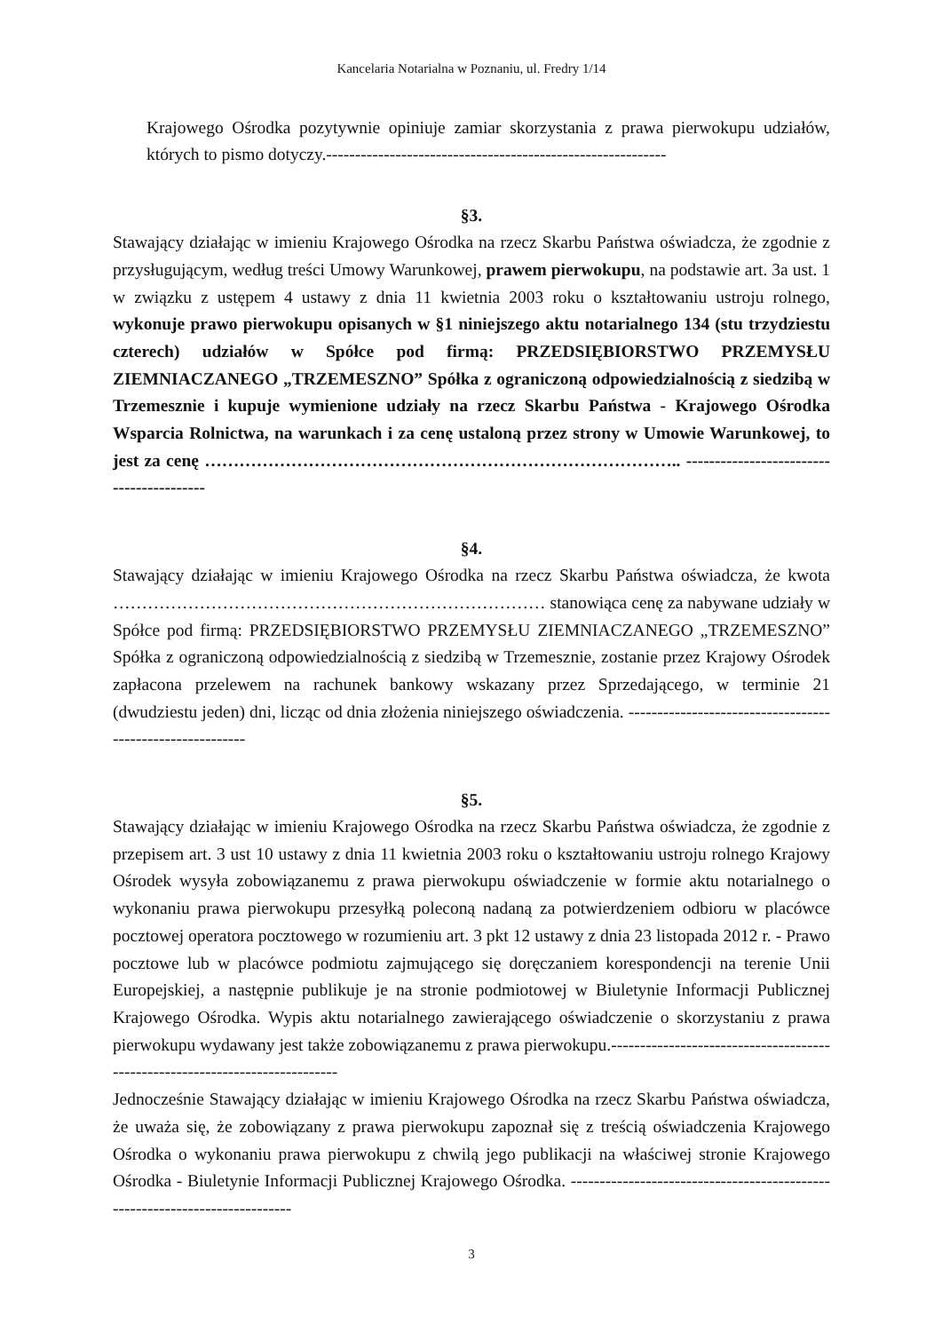Kancelaria Notarialna w Poznaniu, ul. Fredry 1/14
Krajowego Ośrodka pozytywnie opiniuje zamiar skorzystania z prawa pierwokupu udziałów, których to pismo dotyczy.-----------------------------------------------------------
§3.
Stawający działając w imieniu Krajowego Ośrodka na rzecz Skarbu Państwa oświadcza, że zgodnie z przysługującym, według treści Umowy Warunkowej, prawem pierwokupu, na podstawie art. 3a ust. 1 w związku z ustępem 4 ustawy z dnia 11 kwietnia 2003 roku o kształtowaniu ustroju rolnego, wykonuje prawo pierwokupu opisanych w §1 niniejszego aktu notarialnego 134 (stu trzydziestu czterech) udziałów w Spółce pod firmą: PRZEDSIĘBIORSTWO PRZEMYSŁU ZIEMNIACZANEGO „TRZEMESZNO” Spółka z ograniczoną odpowiedzialnością z siedzibą w Trzemesznie i kupuje wymienione udziały na rzecz Skarbu Państwa - Krajowego Ośrodka Wsparcia Rolnictwa, na warunkach i za cenę ustaloną przez strony w Umowie Warunkowej, to jest za cenę ……………………………………………………………………….. -----------------------------------------
§4.
Stawający działając w imieniu Krajowego Ośrodka na rzecz Skarbu Państwa oświadcza, że kwota ………………………………………………………………… stanowiąca cenę za nabywane udziały w Spółce pod firmą: PRZEDSIĘBIORSTWO PRZEMYSŁU ZIEMNIACZANEGO „TRZEMESZNO” Spółka z ograniczoną odpowiedzialnością z siedzibą w Trzemesznie, zostanie przez Krajowy Ośrodek zapłacona przelewem na rachunek bankowy wskazany przez Sprzedającego, w terminie 21 (dwudziestu jeden) dni, licząc od dnia złożenia niniejszego oświadczenia. ----------------------------------------------------------
§5.
Stawający działając w imieniu Krajowego Ośrodka na rzecz Skarbu Państwa oświadcza, że zgodnie z przepisem art. 3 ust 10 ustawy z dnia 11 kwietnia 2003 roku o kształtowaniu ustroju rolnego Krajowy Ośrodek wysyła zobowiązanemu z prawa pierwokupu oświadczenie w formie aktu notarialnego o wykonaniu prawa pierwokupu przesyłką poleconą nadaną za potwierdzeniem odbioru w placówce pocztowej operatora pocztowego w rozumieniu art. 3 pkt 12 ustawy z dnia 23 listopada 2012 r. - Prawo pocztowe lub w placówce podmiotu zajmującego się doręczaniem korespondencji na terenie Unii Europejskiej, a następnie publikuje je na stronie podmiotowej w Biuletynie Informacji Publicznej Krajowego Ośrodka. Wypis aktu notarialnego zawierającego oświadczenie o skorzystaniu z prawa pierwokupu wydawany jest także zobowiązanemu z prawa pierwokupu.-----------------------------------------------------------------------------
Jednocześnie Stawający działając w imieniu Krajowego Ośrodka na rzecz Skarbu Państwa oświadcza, że uważa się, że zobowiązany z prawa pierwokupu zapoznał się z treścią oświadczenia Krajowego Ośrodka o wykonaniu prawa pierwokupu z chwilą jego publikacji na właściwej stronie Krajowego Ośrodka - Biuletynie Informacji Publicznej Krajowego Ośrodka. ----------------------------------------------------------------------------
3